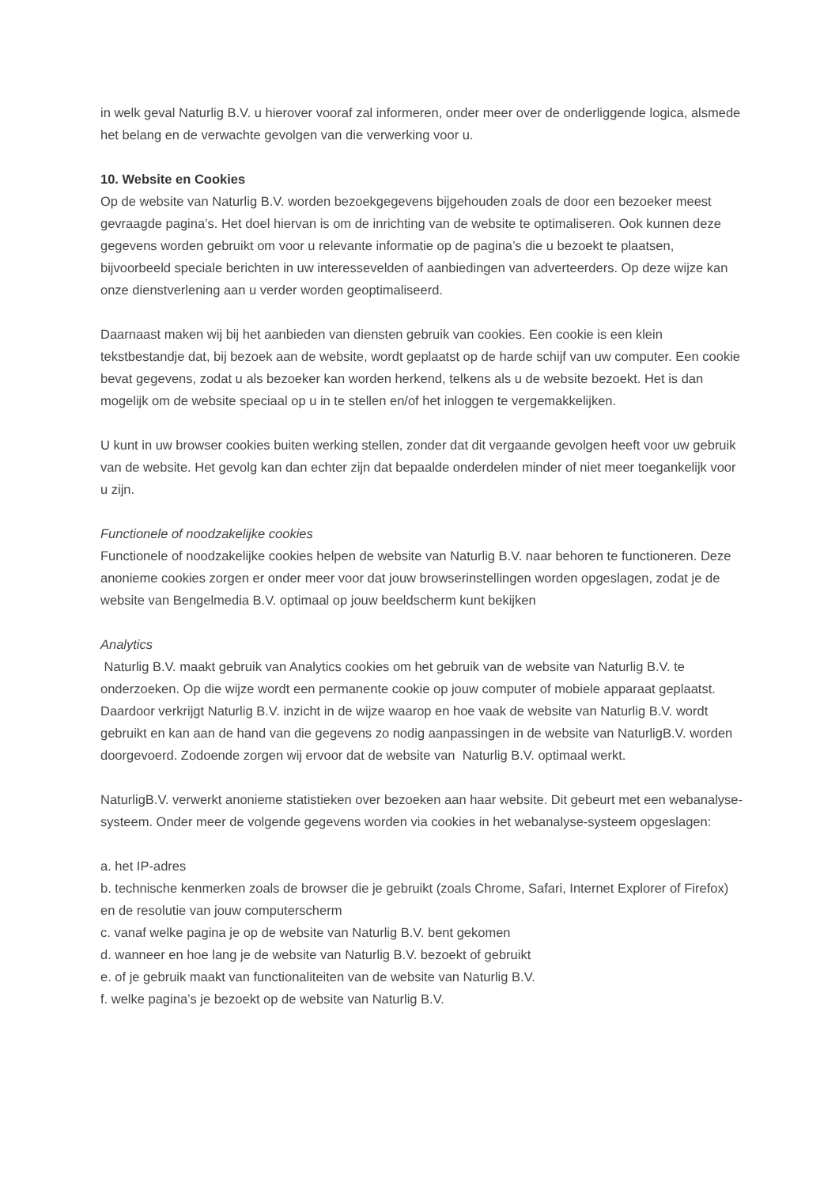in welk geval Naturlig B.V. u hierover vooraf zal informeren, onder meer over de onderliggende logica, alsmede het belang en de verwachte gevolgen van die verwerking voor u.
10. Website en Cookies
Op de website van Naturlig B.V. worden bezoekgegevens bijgehouden zoals de door een bezoeker meest gevraagde pagina’s. Het doel hiervan is om de inrichting van de website te optimaliseren. Ook kunnen deze gegevens worden gebruikt om voor u relevante informatie op de pagina’s die u bezoekt te plaatsen, bijvoorbeeld speciale berichten in uw interessevelden of aanbiedingen van adverteerders. Op deze wijze kan onze dienstverlening aan u verder worden geoptimaliseerd.
Daarnaast maken wij bij het aanbieden van diensten gebruik van cookies. Een cookie is een klein tekstbestandje dat, bij bezoek aan de website, wordt geplaatst op de harde schijf van uw computer. Een cookie bevat gegevens, zodat u als bezoeker kan worden herkend, telkens als u de website bezoekt. Het is dan mogelijk om de website speciaal op u in te stellen en/of het inloggen te vergemakkelijken.
U kunt in uw browser cookies buiten werking stellen, zonder dat dit vergaande gevolgen heeft voor uw gebruik van de website. Het gevolg kan dan echter zijn dat bepaalde onderdelen minder of niet meer toegankelijk voor u zijn.
Functionele of noodzakelijke cookies
Functionele of noodzakelijke cookies helpen de website van Naturlig B.V. naar behoren te functioneren. Deze anonieme cookies zorgen er onder meer voor dat jouw browserinstellingen worden opgeslagen, zodat je de website van Bengelmedia B.V. optimaal op jouw beeldscherm kunt bekijken
Analytics
Naturlig B.V. maakt gebruik van Analytics cookies om het gebruik van de website van Naturlig B.V. te onderzoeken. Op die wijze wordt een permanente cookie op jouw computer of mobiele apparaat geplaatst. Daardoor verkrijgt Naturlig B.V. inzicht in de wijze waarop en hoe vaak de website van Naturlig B.V. wordt gebruikt en kan aan de hand van die gegevens zo nodig aanpassingen in de website van NaturligB.V. worden doorgevoerd. Zodoende zorgen wij ervoor dat de website van Naturlig B.V. optimaal werkt.
NaturligB.V. verwerkt anonieme statistieken over bezoeken aan haar website. Dit gebeurt met een webanalyse-systeem. Onder meer de volgende gegevens worden via cookies in het webanalyse-systeem opgeslagen:
a. het IP-adres
b. technische kenmerken zoals de browser die je gebruikt (zoals Chrome, Safari, Internet Explorer of Firefox) en de resolutie van jouw computerscherm
c. vanaf welke pagina je op de website van Naturlig B.V. bent gekomen
d. wanneer en hoe lang je de website van Naturlig B.V. bezoekt of gebruikt
e. of je gebruik maakt van functionaliteiten van de website van Naturlig B.V.
f. welke pagina’s je bezoekt op de website van Naturlig B.V.